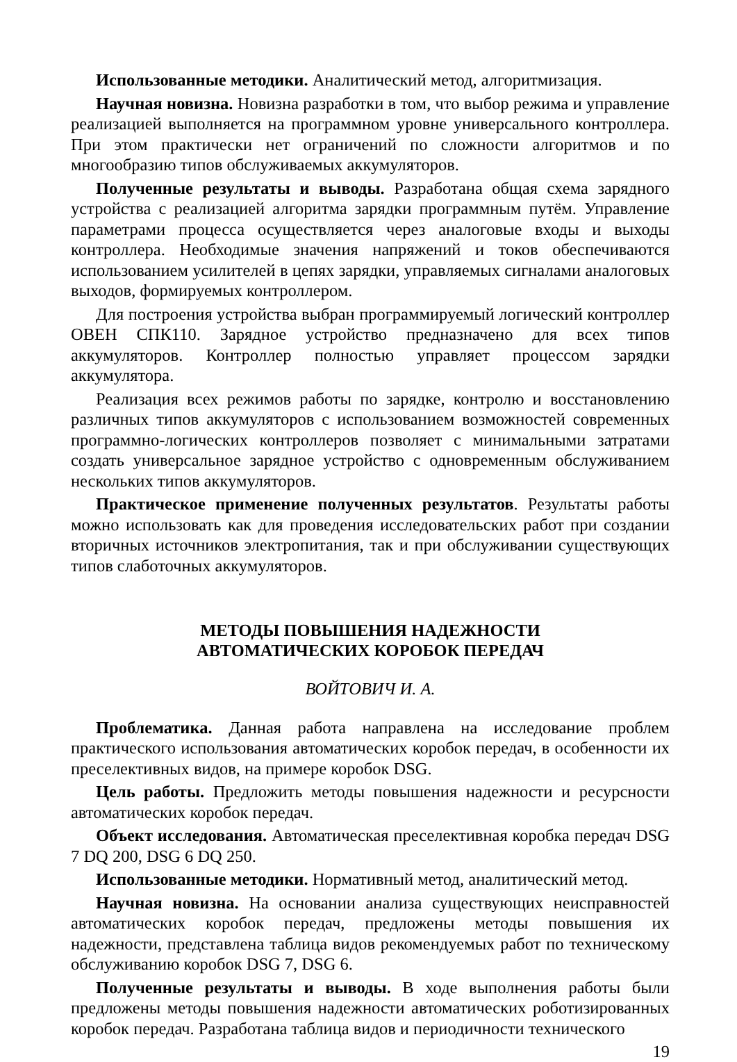Использованные методики. Аналитический метод, алгоритмизация.
Научная новизна. Новизна разработки в том, что выбор режима и управление реализацией выполняется на программном уровне универсального контроллера. При этом практически нет ограничений по сложности алгоритмов и по многообразию типов обслуживаемых аккумуляторов.
Полученные результаты и выводы. Разработана общая схема зарядного устройства с реализацией алгоритма зарядки программным путём. Управление параметрами процесса осуществляется через аналоговые входы и выходы контроллера. Необходимые значения напряжений и токов обеспечиваются использованием усилителей в цепях зарядки, управляемых сигналами аналоговых выходов, формируемых контроллером.
Для построения устройства выбран программируемый логический контроллер ОВЕН СПК110. Зарядное устройство предназначено для всех типов аккумуляторов. Контроллер полностью управляет процессом зарядки аккумулятора.
Реализация всех режимов работы по зарядке, контролю и восстановлению различных типов аккумуляторов с использованием возможностей современных программно-логических контроллеров позволяет с минимальными затратами создать универсальное зарядное устройство с одновременным обслуживанием нескольких типов аккумуляторов.
Практическое применение полученных результатов. Результаты работы можно использовать как для проведения исследовательских работ при создании вторичных источников электропитания, так и при обслуживании существующих типов слаботочных аккумуляторов.
МЕТОДЫ ПОВЫШЕНИЯ НАДЕЖНОСТИ
АВТОМАТИЧЕСКИХ КОРОБОК ПЕРЕДАЧ
ВОЙТОВИЧ И. А.
Проблематика. Данная работа направлена на исследование проблем практического использования автоматических коробок передач, в особенности их преселективных видов, на примере коробок DSG.
Цель работы. Предложить методы повышения надежности и ресурсности автоматических коробок передач.
Объект исследования. Автоматическая преселективная коробка передач DSG 7 DQ 200, DSG 6 DQ 250.
Использованные методики. Нормативный метод, аналитический метод.
Научная новизна. На основании анализа существующих неисправностей автоматических коробок передач, предложены методы повышения их надежности, представлена таблица видов рекомендуемых работ по техническому обслуживанию коробок DSG 7, DSG 6.
Полученные результаты и выводы. В ходе выполнения работы были предложены методы повышения надежности автоматических роботизированных коробок передач. Разработана таблица видов и периодичности технического
19